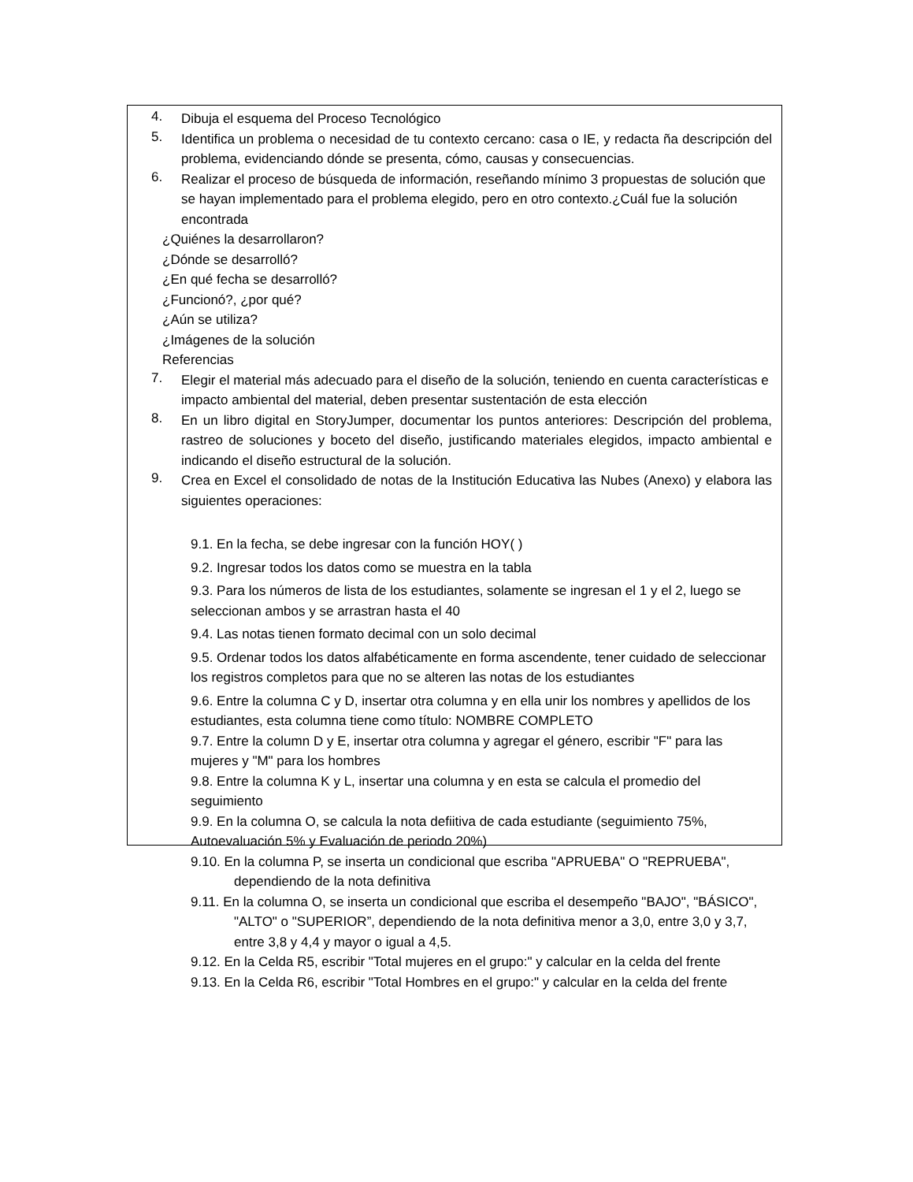4.
Dibuja el esquema del Proceso Tecnológico
5.
Identifica un problema o necesidad de tu contexto cercano: casa o IE, y redacta ña descripción del problema, evidenciando dónde se presenta, cómo, causas y consecuencias.
6.
Realizar el proceso de búsqueda de información, reseñando mínimo 3 propuestas de solución que se hayan implementado para el problema elegido, pero en otro contexto.¿Cuál fue la solución encontrada
¿Quiénes la desarrollaron?
¿Dónde se desarrolló?
¿En qué fecha se desarrolló?
¿Funcionó?, ¿por qué?
¿Aún se utiliza?
¿Imágenes de la solución
Referencias
7.
Elegir el material más adecuado para el diseño de la solución, teniendo en cuenta características e impacto ambiental del material, deben presentar sustentación de esta elección
8.
En un libro digital en StoryJumper, documentar los puntos anteriores: Descripción del problema, rastreo de soluciones y boceto del diseño, justificando materiales elegidos, impacto ambiental e indicando el diseño estructural de la solución.
9.
Crea en Excel el consolidado de notas de la Institución Educativa las Nubes (Anexo) y elabora las siguientes operaciones:
9.1. En la fecha, se debe ingresar con la función HOY( )
9.2. Ingresar todos los datos como se muestra en la tabla
9.3. Para los números de lista de los estudiantes, solamente se ingresan el 1 y el 2, luego se seleccionan ambos y se arrastran hasta el 40
9.4. Las notas tienen formato decimal con un solo decimal
9.5. Ordenar todos los datos alfabéticamente en forma ascendente, tener cuidado de seleccionar los registros completos para que no se alteren las notas de los estudiantes
9.6. Entre la columna C y D, insertar otra columna y en ella unir los nombres y apellidos de los estudiantes, esta columna tiene como título: NOMBRE COMPLETO
9.7. Entre la column D y E, insertar otra columna y agregar el género, escribir "F" para las mujeres y "M" para los hombres
9.8. Entre la columna K y L, insertar una columna y en esta se calcula el promedio del seguimiento
9.9. En la columna O, se calcula la nota defiitiva de cada estudiante (seguimiento 75%, Autoevaluación 5% y Evaluación de periodo 20%)
9.10. En la columna P, se inserta un condicional que escriba "APRUEBA" O "REPRUEBA", dependiendo de la nota definitiva
9.11. En la columna O, se inserta un condicional que escriba el desempeño "BAJO", "BÁSICO", "ALTO" o "SUPERIOR”, dependiendo de la nota definitiva menor a 3,0, entre 3,0 y 3,7, entre 3,8 y 4,4 y mayor o igual a 4,5.
9.12. En la Celda R5, escribir "Total mujeres en el grupo:" y calcular en la celda del frente
9.13. En la Celda R6, escribir "Total Hombres en el grupo:" y calcular en la celda del frente